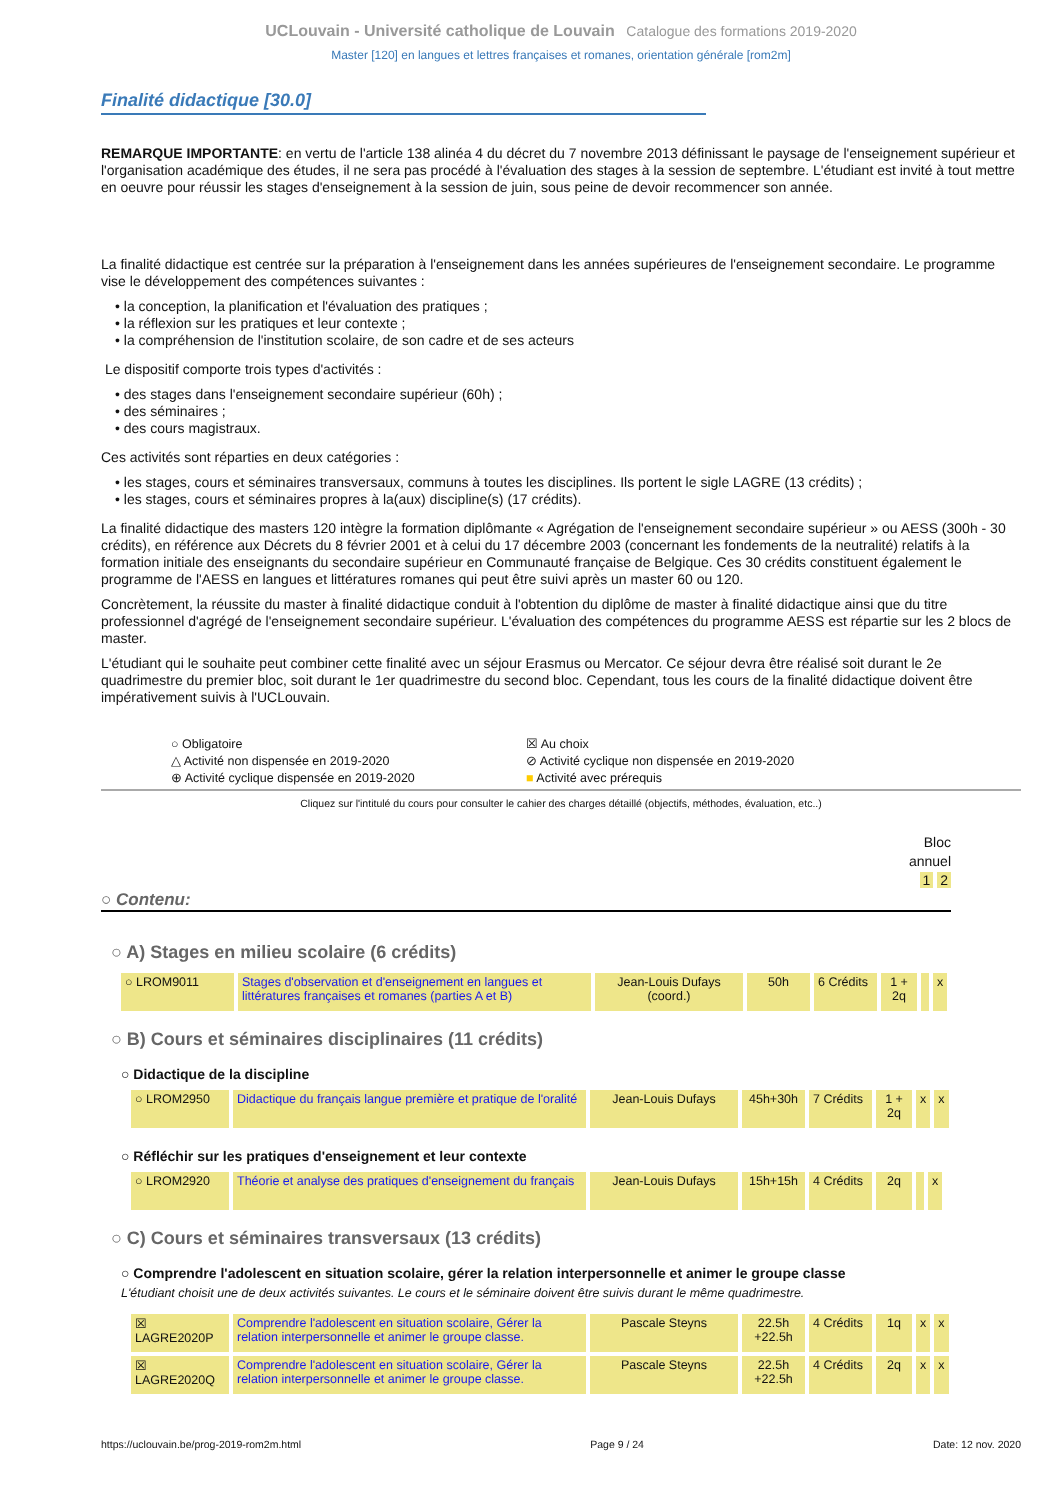UCLouvain - Université catholique de Louvain Catalogue des formations 2019-2020
Master [120] en langues et lettres françaises et romanes, orientation générale [rom2m]
Finalité didactique [30.0]
REMARQUE IMPORTANTE: en vertu de l'article 138 alinéa 4 du décret du 7 novembre 2013 définissant le paysage de l'enseignement supérieur et l'organisation académique des études, il ne sera pas procédé à l'évaluation des stages à la session de septembre. L'étudiant est invité à tout mettre en oeuvre pour réussir les stages d'enseignement à la session de juin, sous peine de devoir recommencer son année.
La finalité didactique est centrée sur la préparation à l'enseignement dans les années supérieures de l'enseignement secondaire. Le programme vise le développement des compétences suivantes :
• la conception, la planification et l'évaluation des pratiques ;
• la réflexion sur les pratiques et leur contexte ;
• la compréhension de l'institution scolaire, de son cadre et de ses acteurs
Le dispositif comporte trois types d'activités :
• des stages dans l'enseignement secondaire supérieur (60h) ;
• des séminaires ;
• des cours magistraux.
Ces activités sont réparties en deux catégories :
• les stages, cours et séminaires transversaux, communs à toutes les disciplines. Ils portent le sigle LAGRE (13 crédits) ;
• les stages, cours et séminaires propres à la(aux) discipline(s) (17 crédits).
La finalité didactique des masters 120 intègre la formation diplômante « Agrégation de l'enseignement secondaire supérieur » ou AESS (300h - 30 crédits), en référence aux Décrets du 8 février 2001 et à celui du 17 décembre 2003 (concernant les fondements de la neutralité) relatifs à la formation initiale des enseignants du secondaire supérieur en Communauté française de Belgique. Ces 30 crédits constituent également le programme de l'AESS en langues et littératures romanes qui peut être suivi après un master 60 ou 120.
Concrètement, la réussite du master à finalité didactique conduit à l'obtention du diplôme de master à finalité didactique ainsi que du titre professionnel d'agrégé de l'enseignement secondaire supérieur. L'évaluation des compétences du programme AESS est répartie sur les 2 blocs de master.
L'étudiant qui le souhaite peut combiner cette finalité avec un séjour Erasmus ou Mercator. Ce séjour devra être réalisé soit durant le 2e quadrimestre du premier bloc, soit durant le 1er quadrimestre du second bloc. Cependant, tous les cours de la finalité didactique doivent être impérativement suivis à l'UCLouvain.
○ Obligatoire
☒ Au choix
△ Activité non dispensée en 2019-2020
⊘ Activité cyclique non dispensée en 2019-2020
⊕ Activité cyclique dispensée en 2019-2020
■ Activité avec prérequis
Cliquez sur l'intitulé du cours pour consulter le cahier des charges détaillé (objectifs, méthodes, évaluation, etc..)
Bloc
annuel
1 2
○ Contenu:
○ A) Stages en milieu scolaire (6 crédits)
| ○ LROM9011 | Stages d'observation et d'enseignement en langues et littératures françaises et romanes (parties A et B) | Jean-Louis Dufays (coord.) | 50h | 6 Crédits | 1 + 2q | | x |
○ B) Cours et séminaires disciplinaires (11 crédits)
○ Didactique de la discipline
| ○ LROM2950 | Didactique du français langue première et pratique de l'oralité | Jean-Louis Dufays | 45h+30h | 7 Crédits | 1 + 2q | x | x |
○ Réfléchir sur les pratiques d'enseignement et leur contexte
| ○ LROM2920 | Théorie et analyse des pratiques d'enseignement du français | Jean-Louis Dufays | 15h+15h | 4 Crédits | 2q | | x |
○ C) Cours et séminaires transversaux (13 crédits)
○ Comprendre l'adolescent en situation scolaire, gérer la relation interpersonnelle et animer le groupe classe
L'étudiant choisit une de deux activités suivantes. Le cours et le séminaire doivent être suivis durant le même quadrimestre.
| ☒ LAGRE2020P | Comprendre l'adolescent en situation scolaire, Gérer la relation interpersonnelle et animer le groupe classe. | Pascale Steyns | 22.5h +22.5h | 4 Crédits | 1q | x | x |
| ☒ LAGRE2020Q | Comprendre l'adolescent en situation scolaire, Gérer la relation interpersonnelle et animer le groupe classe. | Pascale Steyns | 22.5h +22.5h | 4 Crédits | 2q | x | x |
https://uclouvain.be/prog-2019-rom2m.html Page 9 / 24 Date: 12 nov. 2020